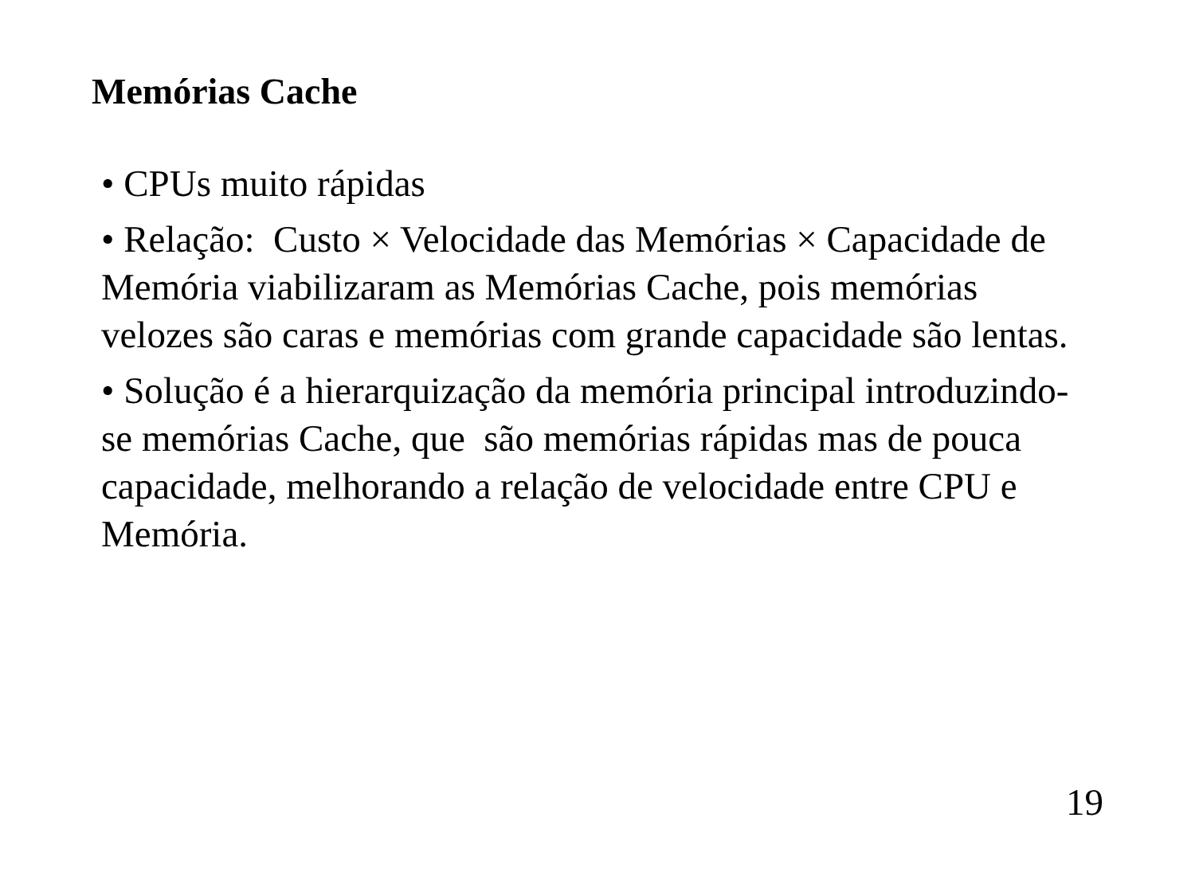Memórias Cache
• CPUs muito rápidas
• Relação: Custo × Velocidade das Memórias × Capacidade de Memória viabilizaram as Memórias Cache, pois memórias velozes são caras e memórias com grande capacidade são lentas.
• Solução é a hierarquização da memória principal introduzindo-se memórias Cache, que são memórias rápidas mas de pouca capacidade, melhorando a relação de velocidade entre CPU e Memória.
19